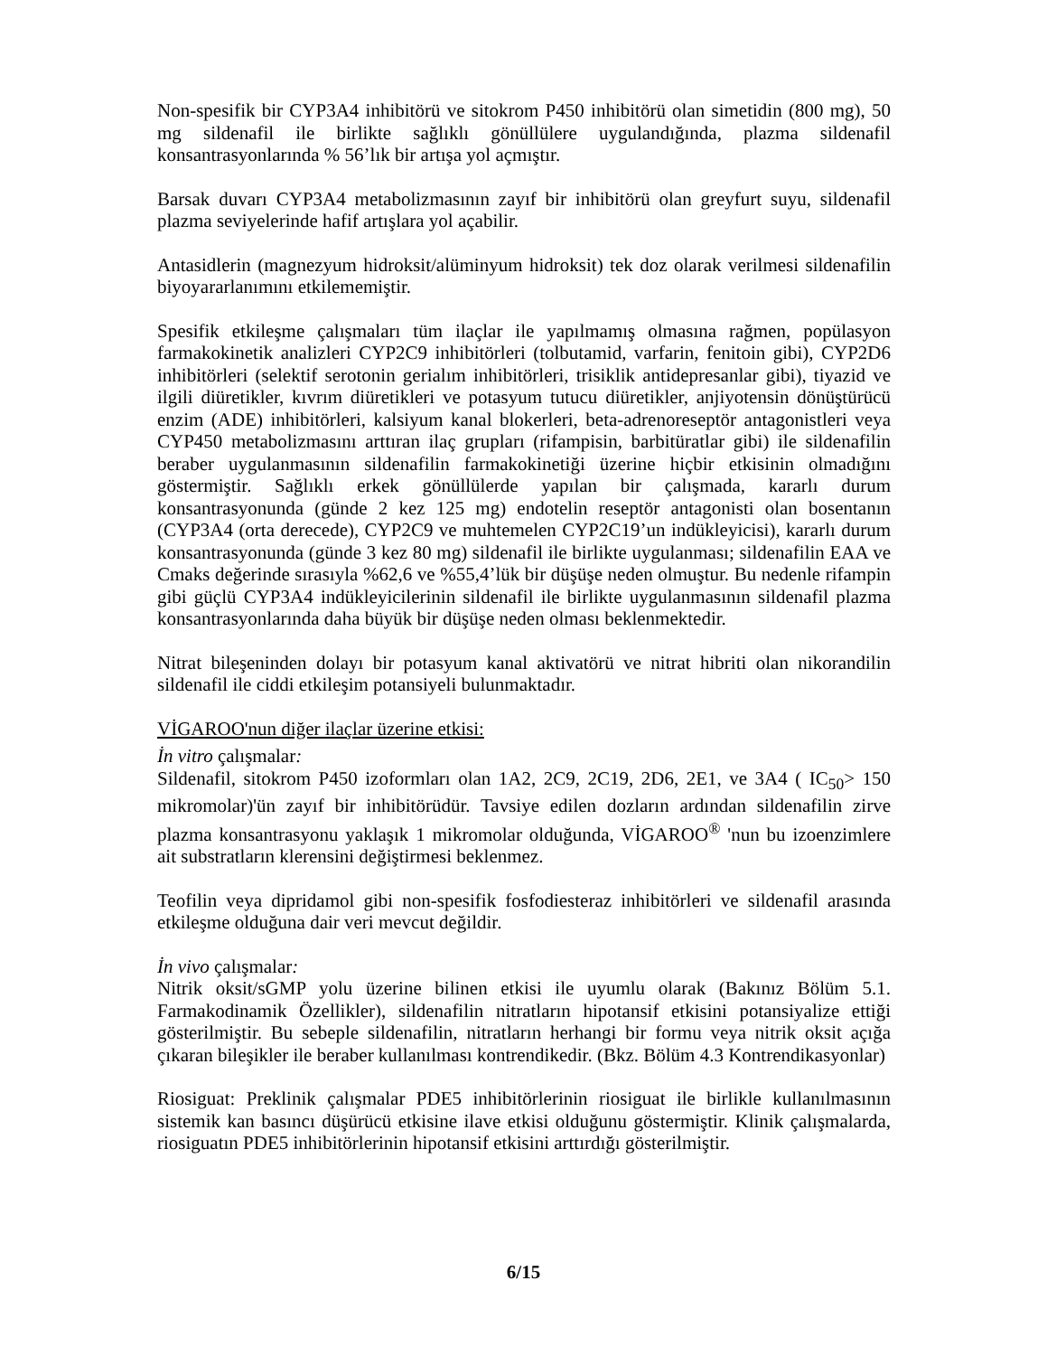Non-spesifik bir CYP3A4 inhibitörü ve sitokrom P450 inhibitörü olan simetidin (800 mg), 50 mg sildenafil ile birlikte sağlıklı gönüllülere uygulandığında, plazma sildenafil konsantrasyonlarında % 56’lık bir artışa yol açmıştır.
Barsak duvarı CYP3A4 metabolizmasının zayıf bir inhibitörü olan greyfurt suyu, sildenafil plazma seviyelerinde hafif artışlara yol açabilir.
Antasidlerin (magnezyum hidroksit/alüminyum hidroksit) tek doz olarak verilmesi sildenafilin biyoyararlanımını etkilememiştir.
Spesifik etkileşme çalışmaları tüm ilaçlar ile yapılmamış olmasına rağmen, popülasyon farmakokinetik analizleri CYP2C9 inhibitörleri (tolbutamid, varfarin, fenitoin gibi), CYP2D6 inhibitörleri (selektif serotonin gerialım inhibitörleri, trisiklik antidepresanlar gibi), tiyazid ve ilgili diüretikler, kıvrım diüretikleri ve potasyum tutucu diüretikler, anjiyotensin dönüştürücü enzim (ADE) inhibitörleri, kalsiyum kanal blokerleri, beta-adrenoreseptör antagonistleri veya CYP450 metabolizmasını arttıran ilaç grupları (rifampisin, barbitüratlar gibi) ile sildenafilin beraber uygulanmasının sildenafilin farmakokinetiği üzerine hiçbir etkisinin olmadığını göstermiştir. Sağlıklı erkek gönüllülerde yapılan bir çalışmada, kararlı durum konsantrasyonunda (günde 2 kez 125 mg) endotelin reseptör antagonisti olan bosentanın (CYP3A4 (orta derecede), CYP2C9 ve muhtemelen CYP2C19’un indükleyicisi), kararlı durum konsantrasyonunda (günde 3 kez 80 mg) sildenafil ile birlikte uygulanması; sildenafilin EAA ve Cmaks değerinde sırasıyla %62,6 ve %55,4’lük bir düşüşe neden olmuştur. Bu nedenle rifampin gibi güçlü CYP3A4 indükleyicilerinin sildenafil ile birlikte uygulanmasının sildenafil plazma konsantrasyonlarında daha büyük bir düşüşe neden olması beklenmektedir.
Nitrat bileşeninden dolayı bir potasyum kanal aktivatörü ve nitrat hibriti olan nikorandilin sildenafil ile ciddi etkileşim potansiyeli bulunmaktadır.
VİGAROO'nun diğer ilaçlar üzerine etkisi:
İn vitro çalışmalar:
Sildenafil, sitokrom P450 izoformları olan 1A2, 2C9, 2C19, 2D6, 2E1, ve 3A4 ( IC<sub>50</sub>> 150 mikromolar)'ün zayıf bir inhibitörüdür. Tavsiye edilen dozların ardından sildenafilin zirve plazma konsantrasyonu yaklaşık 1 mikromolar olduğunda, VİGAROO<sup>®</sup> 'nun bu izoenzimlere ait substratların klerensini değiştirmesi beklenmez.
Teofilin veya dipridamol gibi non-spesifik fosfodiesteraz inhibitörleri ve sildenafil arasında etkileşme olduğuna dair veri mevcut değildir.
İn vivo çalışmalar:
Nitrik oksit/sGMP yolu üzerine bilinen etkisi ile uyumlu olarak (Bakınız Bölüm 5.1. Farmakodinamik Özellikler), sildenafilin nitratların hipotansif etkisini potansiyalize ettiği gösterilmiştir. Bu sebeple sildenafilin, nitratların herhangi bir formu veya nitrik oksit açığa çıkaran bileşikler ile beraber kullanılması kontrendikedir. (Bkz. Bölüm 4.3 Kontrendikasyonlar)
Riosiguat: Preklinik çalışmalar PDE5 inhibitörlerinin riosiguat ile birlikle kullanılmasının sistemik kan basıncı düşürücü etkisine ilave etkisi olduğunu göstermiştir. Klinik çalışmalarda, riosiguatın PDE5 inhibitörlerinin hipotansif etkisini arttırdığı gösterilmiştir.
6/15